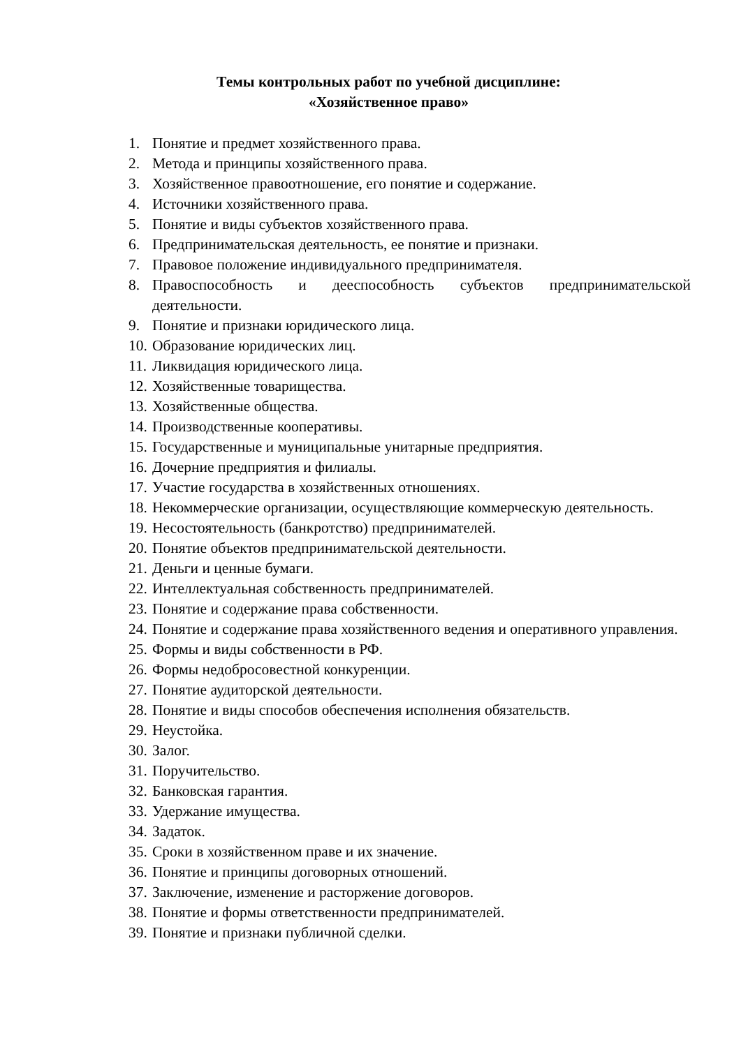Темы контрольных работ по учебной дисциплине:
«Хозяйственное право»
1. Понятие и предмет хозяйственного права.
2. Метода и принципы хозяйственного права.
3. Хозяйственное правоотношение, его понятие и содержание.
4. Источники хозяйственного права.
5. Понятие и виды субъектов хозяйственного права.
6. Предпринимательская деятельность, ее понятие и признаки.
7. Правовое положение индивидуального предпринимателя.
8. Правоспособность и дееспособность субъектов предпринимательской деятельности.
9. Понятие и признаки юридического лица.
10. Образование юридических лиц.
11. Ликвидация юридического лица.
12. Хозяйственные товарищества.
13. Хозяйственные общества.
14. Производственные кооперативы.
15. Государственные и муниципальные унитарные предприятия.
16. Дочерние предприятия и филиалы.
17. Участие государства в хозяйственных отношениях.
18. Некоммерческие организации, осуществляющие коммерческую деятельность.
19. Несостоятельность (банкротство) предпринимателей.
20. Понятие объектов предпринимательской деятельности.
21. Деньги и ценные бумаги.
22. Интеллектуальная собственность предпринимателей.
23. Понятие и содержание права собственности.
24. Понятие и содержание права хозяйственного ведения и оперативного управления.
25. Формы и виды собственности в РФ.
26. Формы недобросовестной конкуренции.
27. Понятие аудиторской деятельности.
28. Понятие и виды способов обеспечения исполнения обязательств.
29. Неустойка.
30. Залог.
31. Поручительство.
32. Банковская гарантия.
33. Удержание имущества.
34. Задаток.
35. Сроки в хозяйственном праве и их значение.
36. Понятие и принципы договорных отношений.
37. Заключение, изменение и расторжение договоров.
38. Понятие и формы ответственности предпринимателей.
39. Понятие и признаки публичной сделки.